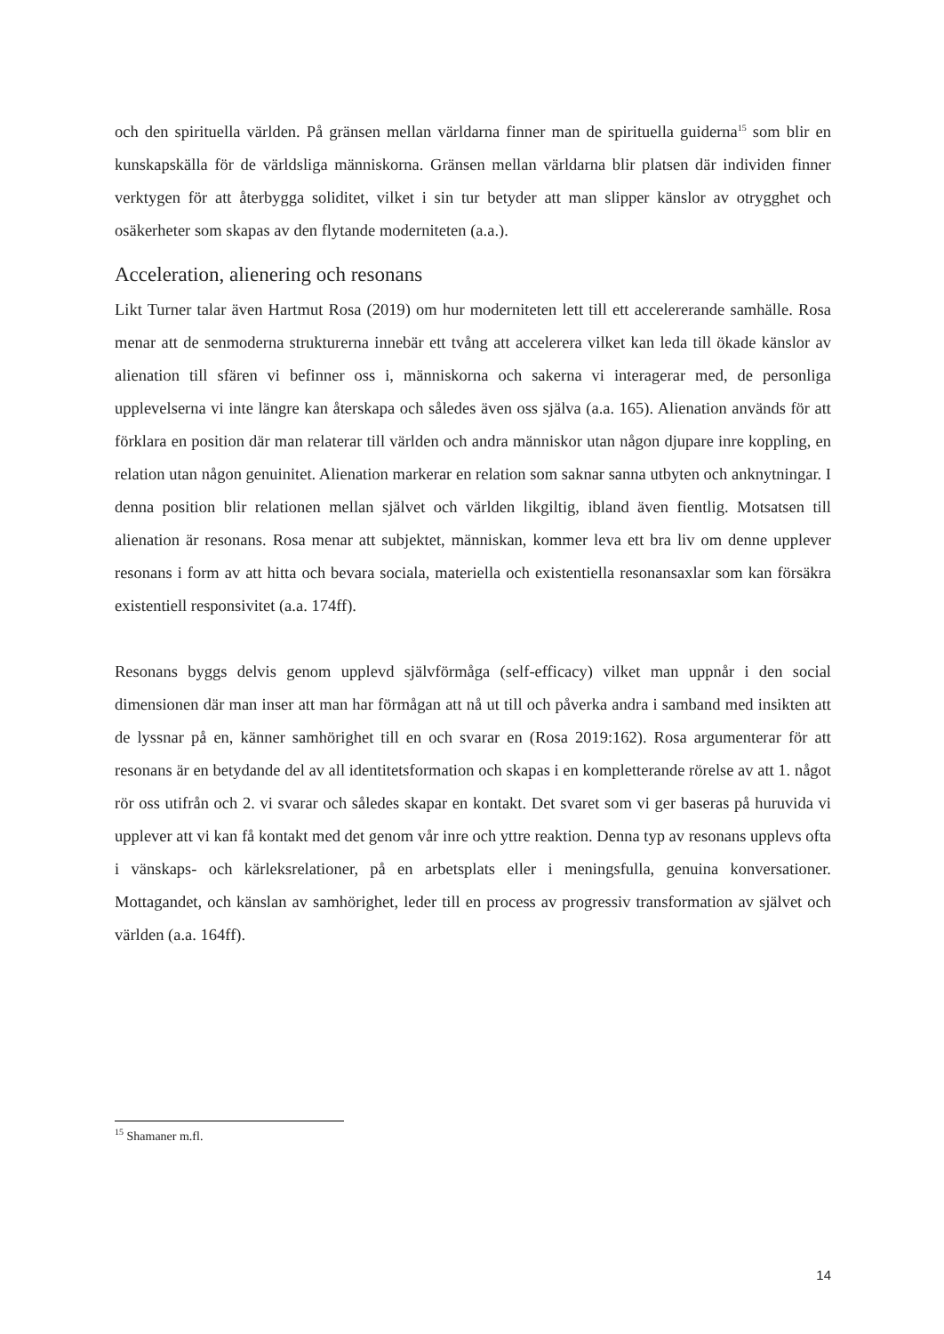och den spirituella världen. På gränsen mellan världarna finner man de spirituella guiderna<sup>15</sup> som blir en kunskapskälla för de världsliga människorna. Gränsen mellan världarna blir platsen där individen finner verktygen för att återbygga soliditet, vilket i sin tur betyder att man slipper känslor av otrygghet och osäkerheter som skapas av den flytande moderniteten (a.a.).
Acceleration, alienering och resonans
Likt Turner talar även Hartmut Rosa (2019) om hur moderniteten lett till ett accelererande samhälle. Rosa menar att de senmoderna strukturerna innebär ett tvång att accelerera vilket kan leda till ökade känslor av alienation till sfären vi befinner oss i, människorna och sakerna vi interagerar med, de personliga upplevelserna vi inte längre kan återskapa och således även oss själva (a.a. 165). Alienation används för att förklara en position där man relaterar till världen och andra människor utan någon djupare inre koppling, en relation utan någon genuinitet. Alienation markerar en relation som saknar sanna utbyten och anknytningar. I denna position blir relationen mellan självet och världen likgiltig, ibland även fientlig. Motsatsen till alienation är resonans. Rosa menar att subjektet, människan, kommer leva ett bra liv om denne upplever resonans i form av att hitta och bevara sociala, materiella och existentiella resonansaxlar som kan försäkra existentiell responsivitet (a.a. 174ff).
Resonans byggs delvis genom upplevd självförmåga (self-efficacy) vilket man uppnår i den social dimensionen där man inser att man har förmågan att nå ut till och påverka andra i samband med insikten att de lyssnar på en, känner samhörighet till en och svarar en (Rosa 2019:162). Rosa argumenterar för att resonans är en betydande del av all identitetsformation och skapas i en kompletterande rörelse av att 1. något rör oss utifrån och 2. vi svarar och således skapar en kontakt. Det svaret som vi ger baseras på huruvida vi upplever att vi kan få kontakt med det genom vår inre och yttre reaktion. Denna typ av resonans upplevs ofta i vänskaps- och kärleksrelationer, på en arbetsplats eller i meningsfulla, genuina konversationer. Mottagandet, och känslan av samhörighet, leder till en process av progressiv transformation av självet och världen (a.a. 164ff).
<sup>15</sup> Shamaner m.fl.
14